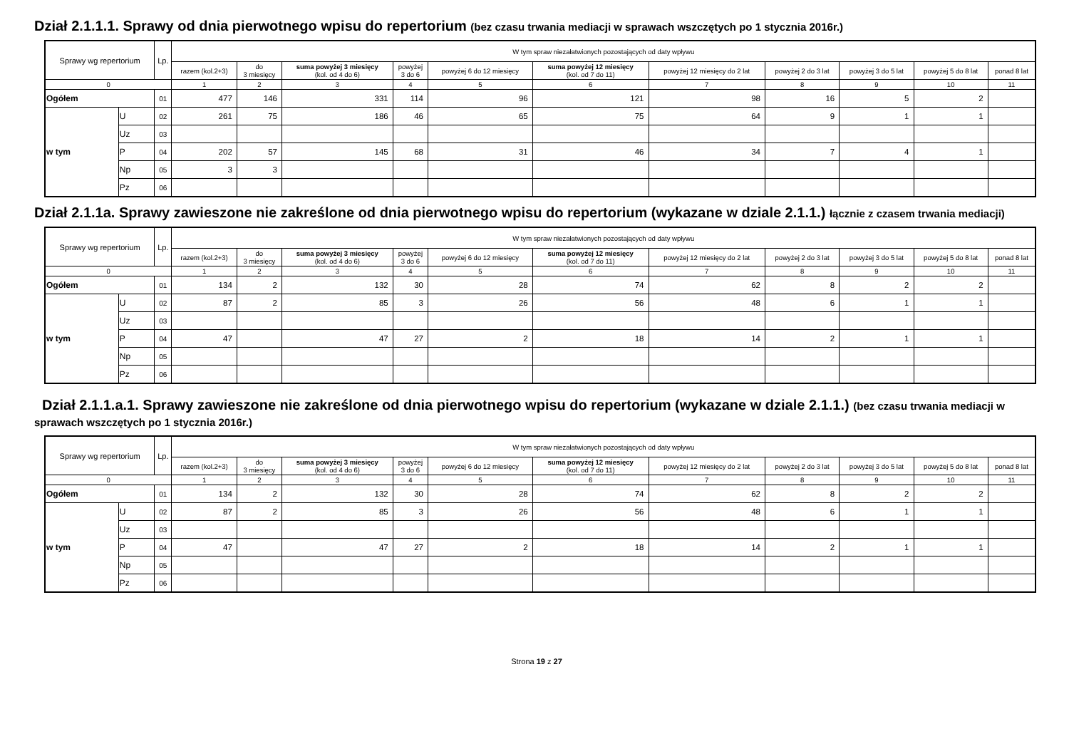Dział 2.1.1.1. Sprawy od dnia pierwotnego wpisu do repertorium (bez czasu trwania mediacji w sprawach wszczętych po 1 stycznia 2016r.)
| Sprawy wg repertorium | | Lp. | W tym spraw niezałatwionych pozostających od daty wpływu | | | | | | | | | | |
| --- | --- | --- | --- | --- | --- | --- | --- | --- | --- | --- | --- | --- | --- |
| | | | razem (kol.2+3) | do 3 miesięcy | suma powyżej 3 miesięcy (kol. od 4 do 6) | powyżej 3 do 6 | powyżej 6 do 12 miesięcy | suma powyżej 12 miesięcy (kol. od 7 do 11) | powyżej 12 miesięcy do 2 lat | powyżej 2 do 3 lat | powyżej 3 do 5 lat | powyżej 5 do 8 lat | ponad 8 lat |
| 0 | | | 1 | 2 | 3 | 4 | 5 | 6 | 7 | 8 | 9 | 10 | 11 |
| Ogółem | | 01 | 477 | 146 | 331 | 114 | 96 | 121 | 98 | 16 | 5 | 2 | |
| w tym | U | 02 | 261 | 75 | 186 | 46 | 65 | 75 | 64 | 9 | 1 | 1 | |
| | Uz | 03 | | | | | | | | | | | |
| | P | 04 | 202 | 57 | 145 | 68 | 31 | 46 | 34 | 7 | 4 | 1 | |
| | Np | 05 | 3 | 3 | | | | | | | | | |
| | Pz | 06 | | | | | | | | | | | |
Dział 2.1.1a. Sprawy zawieszone nie zakreślone od dnia pierwotnego wpisu do repertorium (wykazane w dziale 2.1.1.) łącznie z czasem trwania mediacji)
| Sprawy wg repertorium | | Lp. | W tym spraw niezałatwionych pozostających od daty wpływu | | | | | | | | | | |
| --- | --- | --- | --- | --- | --- | --- | --- | --- | --- | --- | --- | --- | --- |
| | | | razem (kol.2+3) | do 3 miesięcy | suma powyżej 3 miesięcy (kol. od 4 do 6) | powyżej 3 do 6 | powyżej 6 do 12 miesięcy | suma powyżej 12 miesięcy (kol. od 7 do 11) | powyżej 12 miesięcy do 2 lat | powyżej 2 do 3 lat | powyżej 3 do 5 lat | powyżej 5 do 8 lat | ponad 8 lat |
| 0 | | | 1 | 2 | 3 | 4 | 5 | 6 | 7 | 8 | 9 | 10 | 11 |
| Ogółem | | 01 | 134 | 2 | 132 | 30 | 28 | 74 | 62 | 8 | 2 | 2 | |
| w tym | U | 02 | 87 | 2 | 85 | 3 | 26 | 56 | 48 | 6 | 1 | 1 | |
| | Uz | 03 | | | | | | | | | | | |
| | P | 04 | 47 | | 47 | 27 | 2 | 18 | 14 | 2 | 1 | 1 | |
| | Np | 05 | | | | | | | | | | | |
| | Pz | 06 | | | | | | | | | | | |
Dział 2.1.1.a.1. Sprawy zawieszone nie zakreślone od dnia pierwotnego wpisu do repertorium (wykazane w dziale 2.1.1.) (bez czasu trwania mediacji w sprawach wszczętych po 1 stycznia 2016r.)
| Sprawy wg repertorium | | Lp. | W tym spraw niezałatwionych pozostających od daty wpływu | | | | | | | | | | |
| --- | --- | --- | --- | --- | --- | --- | --- | --- | --- | --- | --- | --- | --- |
| | | | razem (kol.2+3) | do 3 miesięcy | suma powyżej 3 miesięcy (kol. od 4 do 6) | powyżej 3 do 6 | powyżej 6 do 12 miesięcy | suma powyżej 12 miesięcy (kol. od 7 do 11) | powyżej 12 miesięcy do 2 lat | powyżej 2 do 3 lat | powyżej 3 do 5 lat | powyżej 5 do 8 lat | ponad 8 lat |
| 0 | | | 1 | 2 | 3 | 4 | 5 | 6 | 7 | 8 | 9 | 10 | 11 |
| Ogółem | | 01 | 134 | 2 | 132 | 30 | 28 | 74 | 62 | 8 | 2 | 2 | |
| w tym | U | 02 | 87 | 2 | 85 | 3 | 26 | 56 | 48 | 6 | 1 | 1 | |
| | Uz | 03 | | | | | | | | | | | |
| | P | 04 | 47 | | 47 | 27 | 2 | 18 | 14 | 2 | 1 | 1 | |
| | Np | 05 | | | | | | | | | | | |
| | Pz | 06 | | | | | | | | | | | |
Strona 19 z 27